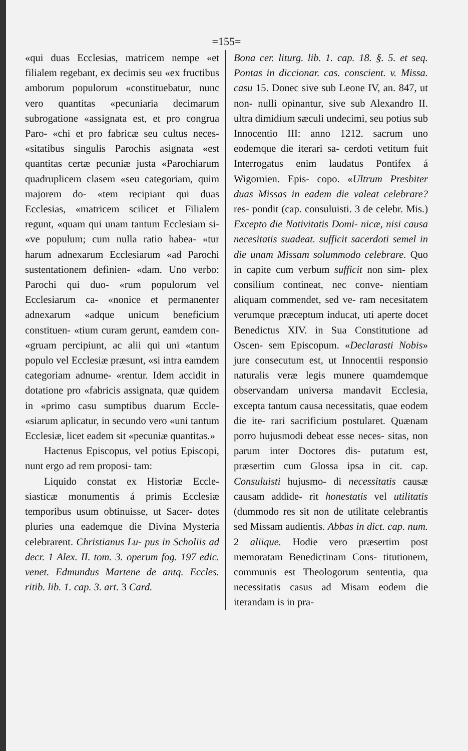=155=
«qui duas Ecclesias, matricem nempe «et filialem regebant, ex decimis seu «ex fructibus amborum populorum «constituebatur, nunc vero quantitas «pecuniaria decimarum subrogatione «assignata est, et pro congrua Paro- «chi et pro fabricæ seu cultus neces- «sitatibus singulis Parochis asignata «est quantitas certæ pecuniæ justa «Parochiarum quadruplicem clasem «seu categoriam, quim majorem do- «tem recipiant qui duas Ecclesias, «matricem scilicet et Filialem regunt, «quam qui unam tantum Ecclesiam si- «ve populum; cum nulla ratio habea- «tur harum adnexarum Ecclesiarum «ad Parochi sustentationem definien- «dam. Uno verbo: Parochi qui duo- «rum populorum vel Ecclesiarum ca- «nonice et permanenter adnexarum «adque unicum beneficium constituen- «tium curam gerunt, eamdem con- «gruam percipiunt, ac alii qui uni «tantum populo vel Ecclesiæ præsunt, «si intra eamdem categoriam adnume- «rentur. Idem accidit in dotatione pro «fabricis assignata, quæ quidem in «primo casu sumptibus duarum Eccle- «siarum aplicatur, in secundo vero «uni tantum Ecclesiæ, licet eadem sit «pecuniæ quantitas.»
Hactenus Episcopus, vel potius Episcopi, nunt ergo ad rem proposi- tam:
Liquido constat ex Historiæ Eccle- siasticæ monumentis á primis Ecclesiæ temporibus usum obtinuisse, ut Sacer- dotes pluries una eademque die Divina Mysteria celebrarent. Christianus Lu- pus in Scholiis ad decr. 1 Alex. II. tom. 3. operum fog. 197 edic. venet. Edmundus Martene de antq. Eccles. ritib. lib. 1. cap. 3. art. 3 Card.
Bona cer. liturg. lib. 1. cap. 18. §. 5. et seq. Pontas in diccionar. cas. conscient. v. Missa. casu 15. Donec sive sub Leone IV, an. 847, ut non- nulli opinantur, sive sub Alexandro II. ultra dimidium sæculi undecimi, seu potius sub Innocentio III: anno 1212. sacrum uno eodemque die iterari sa- cerdoti vetitum fuit Interrogatus enim laudatus Pontifex á Wigornien. Epis- copo. «Ultrum Presbiter duas Missas in eadem die valeat celebrare? res- pondit (cap. consuluisti. 3 de celebr. Mis.) Excepto die Nativitatis Domi- nicæ, nisi causa necesitatis suadeat. sufficit sacerdoti semel in die unam Missam solummodo celebrare. Quo in capite cum verbum sufficit non sim- plex consilium contineat, nec conve- nientiam aliquam commendet, sed ve- ram necesitatem verumque præceptum inducat, uti aperte docet Benedictus XIV. in Sua Constitutione ad Oscen- sem Episcopum. «Declarasti Nobis» jure consecutum est, ut Innocentii responsio naturalis veræ legis munere quamdemque observandam universa mandavit Ecclesia, excepta tantum causa necessitatis, quae eodem die ite- rari sacrificium postularet. Quænam porro hujusmodi debeat esse neces- sitas, non parum inter Doctores dis- putatum est, præsertim cum Glossa ipsa in cit. cap. Consuluisti hujusmo- di necessitatis causæ causam addide- rit honestatis vel utilitatis (dummodo res sit non de utilitate celebrantis sed Missam audientis. Abbas in dict. cap. num. 2 aliique. Hodie vero præsertim post memoratam Benedictinam Cons- titutionem, communis est Theologorum sententia, qua necessitatis casus ad Misam eodem die iterandam is in pra-